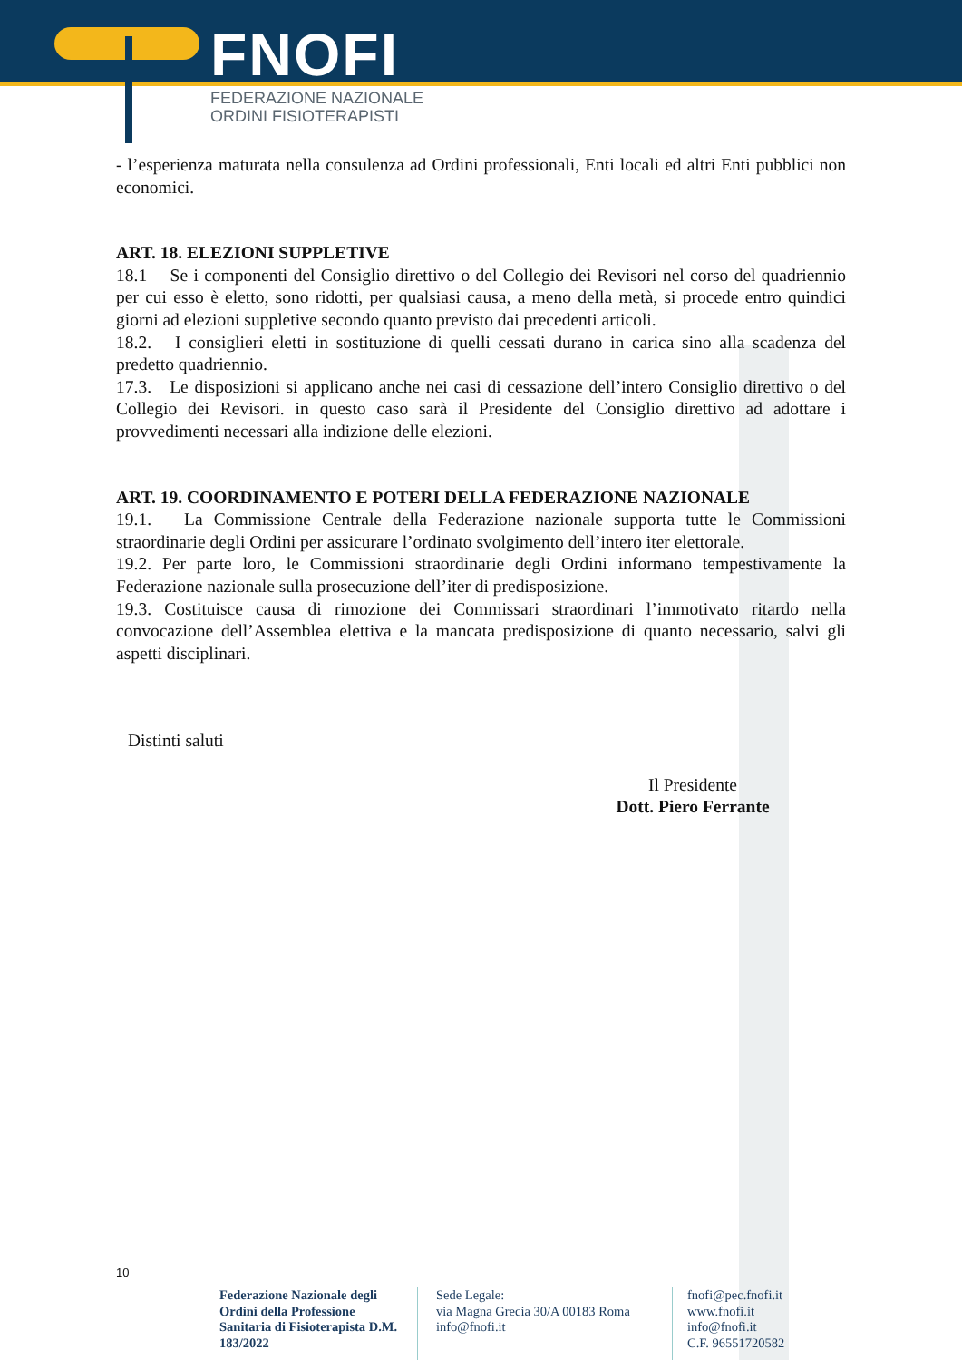FNOFI
FEDERAZIONE NAZIONALE
ORDINI FISIOTERAPISTI
- l’esperienza maturata nella consulenza ad Ordini professionali, Enti locali ed altri Enti pubblici non economici.
ART. 18. ELEZIONI SUPPLETIVE
18.1 Se i componenti del Consiglio direttivo o del Collegio dei Revisori nel corso del quadriennio per cui esso è eletto, sono ridotti, per qualsiasi causa, a meno della metà, si procede entro quindici giorni ad elezioni suppletive secondo quanto previsto dai precedenti articoli.
18.2. I consiglieri eletti in sostituzione di quelli cessati durano in carica sino alla scadenza del predetto quadriennio.
17.3. Le disposizioni si applicano anche nei casi di cessazione dell’intero Consiglio direttivo o del Collegio dei Revisori. in questo caso sarà il Presidente del Consiglio direttivo ad adottare i provvedimenti necessari alla indizione delle elezioni.
ART. 19. COORDINAMENTO E POTERI DELLA FEDERAZIONE NAZIONALE
19.1. La Commissione Centrale della Federazione nazionale supporta tutte le Commissioni straordinarie degli Ordini per assicurare l’ordinato svolgimento dell’intero iter elettorale.
19.2. Per parte loro, le Commissioni straordinarie degli Ordini informano tempestivamente la Federazione nazionale sulla prosecuzione dell’iter di predisposizione.
19.3. Costituisce causa di rimozione dei Commissari straordinari l’immotivato ritardo nella convocazione dell’Assemblea elettiva e la mancata predisposizione di quanto necessario, salvi gli aspetti disciplinari.
Distinti saluti
Il Presidente
Dott. Piero Ferrante
10
Federazione Nazionale degli Ordini della Professione Sanitaria di Fisioterapista D.M. 183/2022
Sede Legale:
via Magna Grecia 30/A 00183 Roma
info@fnofi.it
fnofi@pec.fnofi.it
www.fnofi.it
info@fnofi.it
C.F. 96551720582